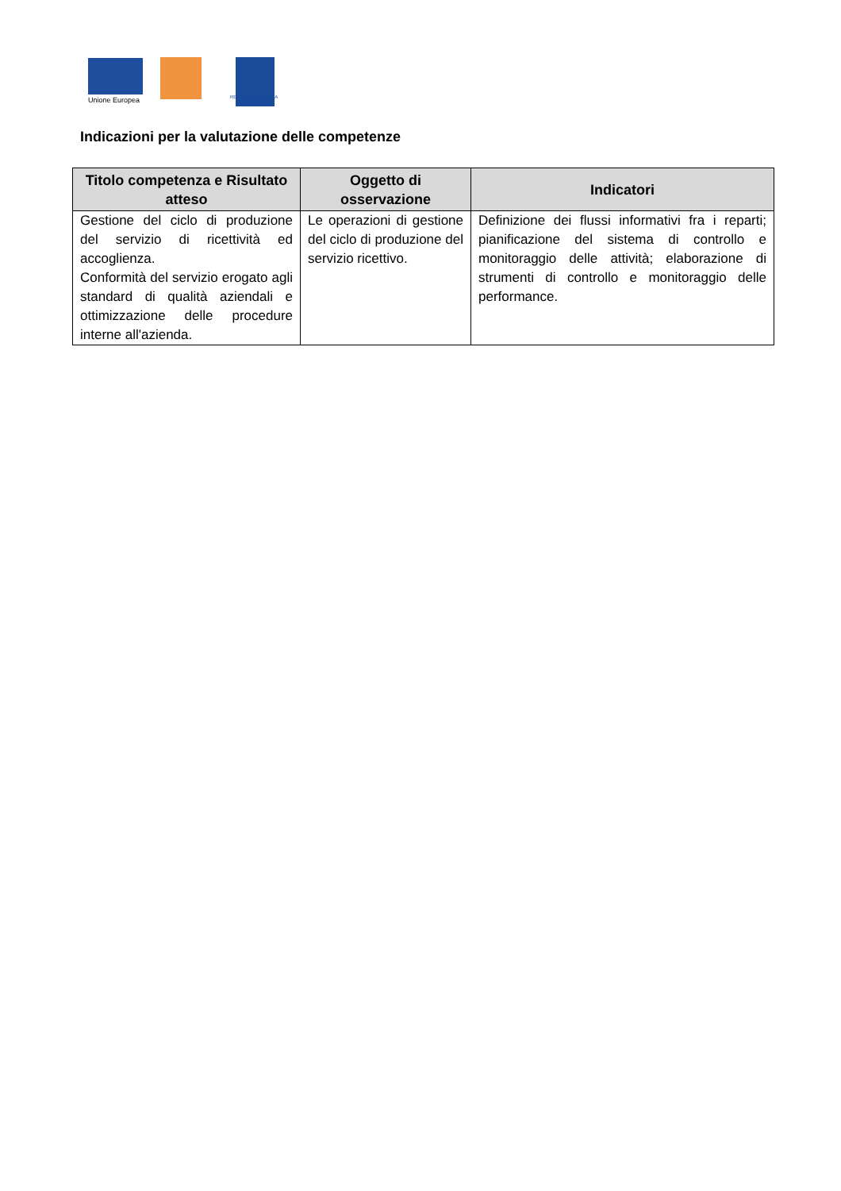Unione Europea REGIONE CAMPANIA
Indicazioni per la valutazione delle competenze
| Titolo competenza e Risultato atteso | Oggetto di osservazione | Indicatori |
| --- | --- | --- |
| Gestione del ciclo di produzione del servizio di ricettività ed accoglienza. Conformità del servizio erogato agli standard di qualità aziendali e ottimizzazione delle procedure interne all'azienda. | Le operazioni di gestione del ciclo di produzione del servizio ricettivo. | Definizione dei flussi informativi fra i reparti; pianificazione del sistema di controllo e monitoraggio delle attività; elaborazione di strumenti di controllo e monitoraggio delle performance. |